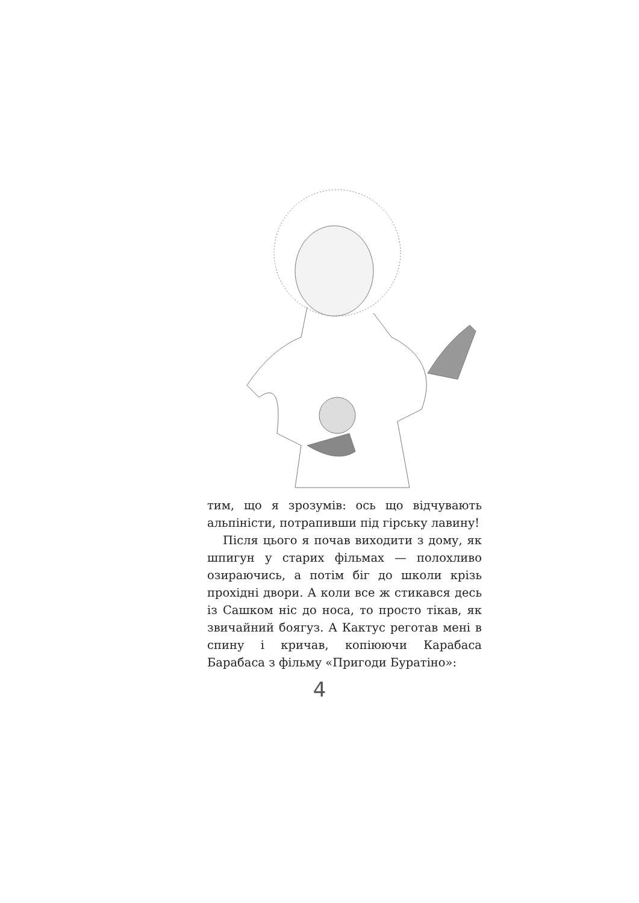тим, що я зрозумів: ось що відчувають альпіністи, потрапивши під гірську лавину!
Після цього я почав виходити з дому, як шпигун у старих фільмах — полохливо озираючись, а потім біг до школи крізь прохідні двори. А коли все ж стикався десь із Сашком ніс до носа, то просто тікав, як звичайний боягуз. А Кактус реготав мені в спину і кричав, копіюючи Карабаса Барабаса з фільму «Пригоди Буратіно»:
4